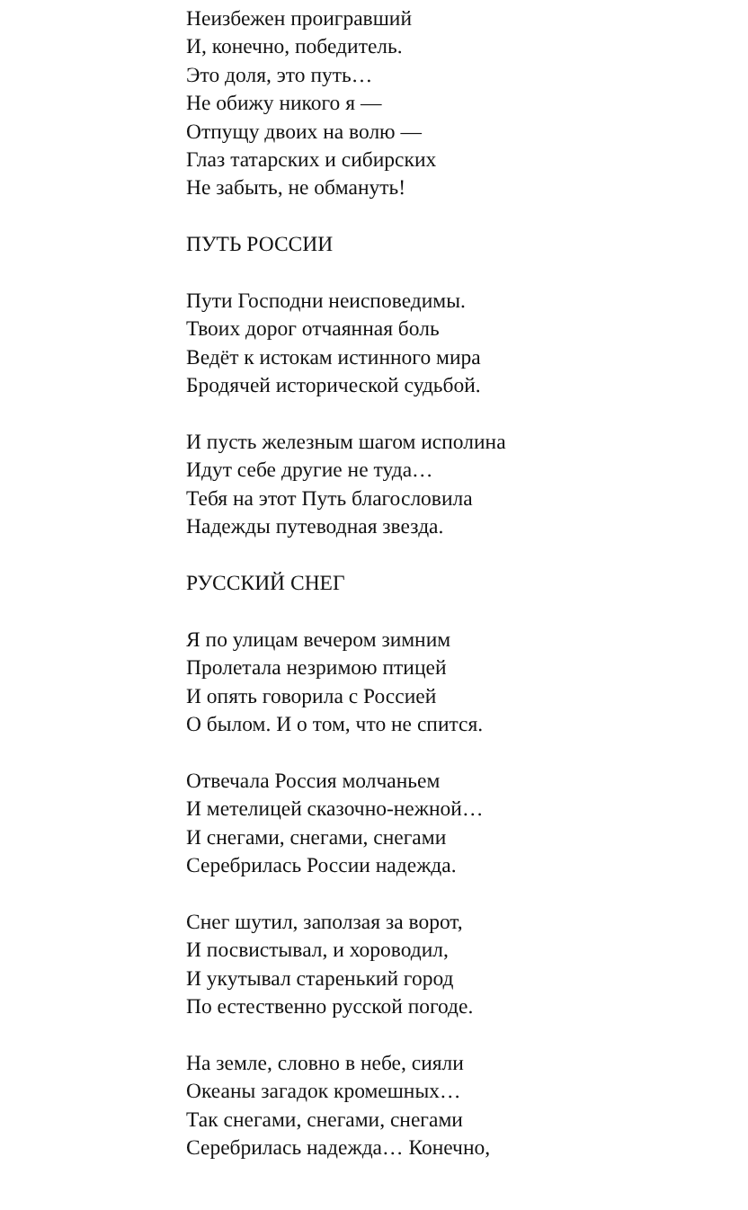Неизбежен проигравший
И, конечно, победитель.
Это доля, это путь…
Не обижу никого я —
Отпущу двоих на волю —
Глаз татарских и сибирских
Не забыть, не обмануть!
ПУТЬ РОССИИ
Пути Господни неисповедимы.
Твоих дорог отчаянная боль
Ведёт к истокам истинного мира
Бродячей исторической судьбой.
И пусть железным шагом исполина
Идут себе другие не туда…
Тебя на этот Путь благословила
Надежды путеводная звезда.
РУССКИЙ СНЕГ
Я по улицам вечером зимним
Пролетала незримою птицей
И опять говорила с Россией
О былом. И о том, что не спится.
Отвечала Россия молчаньем
И метелицей сказочно-нежной…
И снегами, снегами, снегами
Серебрилась России надежда.
Снег шутил, заползая за ворот,
И посвистывал, и хороводил,
И укутывал старенький город
По естественно русской погоде.
На земле, словно в небе, сияли
Океаны загадок кромешных…
Так снегами, снегами, снегами
Серебрилась надежда… Конечно,